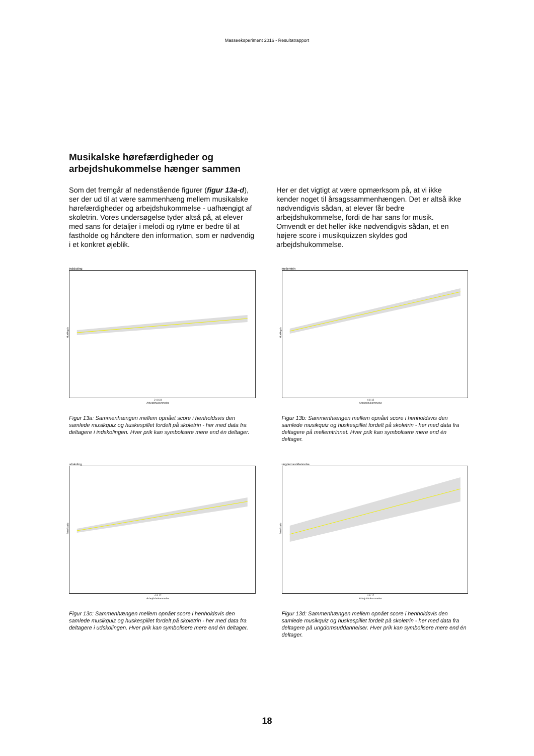Masseeksperiment 2016 - Resultatrapport
Musikalske hørefærdigheder og
arbejdshukommelse hænger sammen
Som det fremgår af nedenstående figurer (figur 13a-d), ser der ud til at være sammenhæng mellem musikalske hørefærdigheder og arbejdshukommelse - uafhængigt af skoletrin. Vores undersøgelse tyder altså på, at elever med sans for detaljer i melodi og rytme er bedre til at fastholde og håndtere den information, som er nødvendig i et konkret øjeblik.
Her er det vigtigt at være opmærksom på, at vi ikke kender noget til årsagssammenhængen. Det er altså ikke nødvendigvis sådan, at elever får bedre arbejdshukommelse, fordi de har sans for musik. Omvendt er det heller ikke nødvendigvis sådan, et en højere score i musikquizzen skyldes god arbejdshukommelse.
indskoling
Musikquiz
2 4 6 8
Arbejdshukommelse
Figur 13a: Sammenhængen mellem opnået score i henholdsvis den samlede musikquiz og huskespillet fordelt på skoletrin - her med data fra deltagere i indskolingen. Hver prik kan symbolisere mere end én deltager.
mellemtrin
Musikquiz
4 8 12
Arbejdshukommelse
Figur 13b: Sammenhængen mellem opnået score i henholdsvis den samlede musikquiz og huskespillet fordelt på skoletrin - her med data fra deltagere på mellemtrinnet. Hver prik kan symbolisere mere end én deltager.
udskoling
Musikquiz
4 8 12
Arbejdshukommelse
Figur 13c: Sammenhængen mellem opnået score i henholdsvis den samlede musikquiz og huskespillet fordelt på skoletrin - her med data fra deltagere i udskolingen. Hver prik kan symbolisere mere end én deltager.
ungdomsuddannelse
Musikquiz
4 8 12
Arbejdshukommelse
Figur 13d: Sammenhængen mellem opnået score i henholdsvis den samlede musikquiz og huskespillet fordelt på skoletrin - her med data fra deltagere på ungdomsuddannelser. Hver prik kan symbolisere mere end én deltager.
18